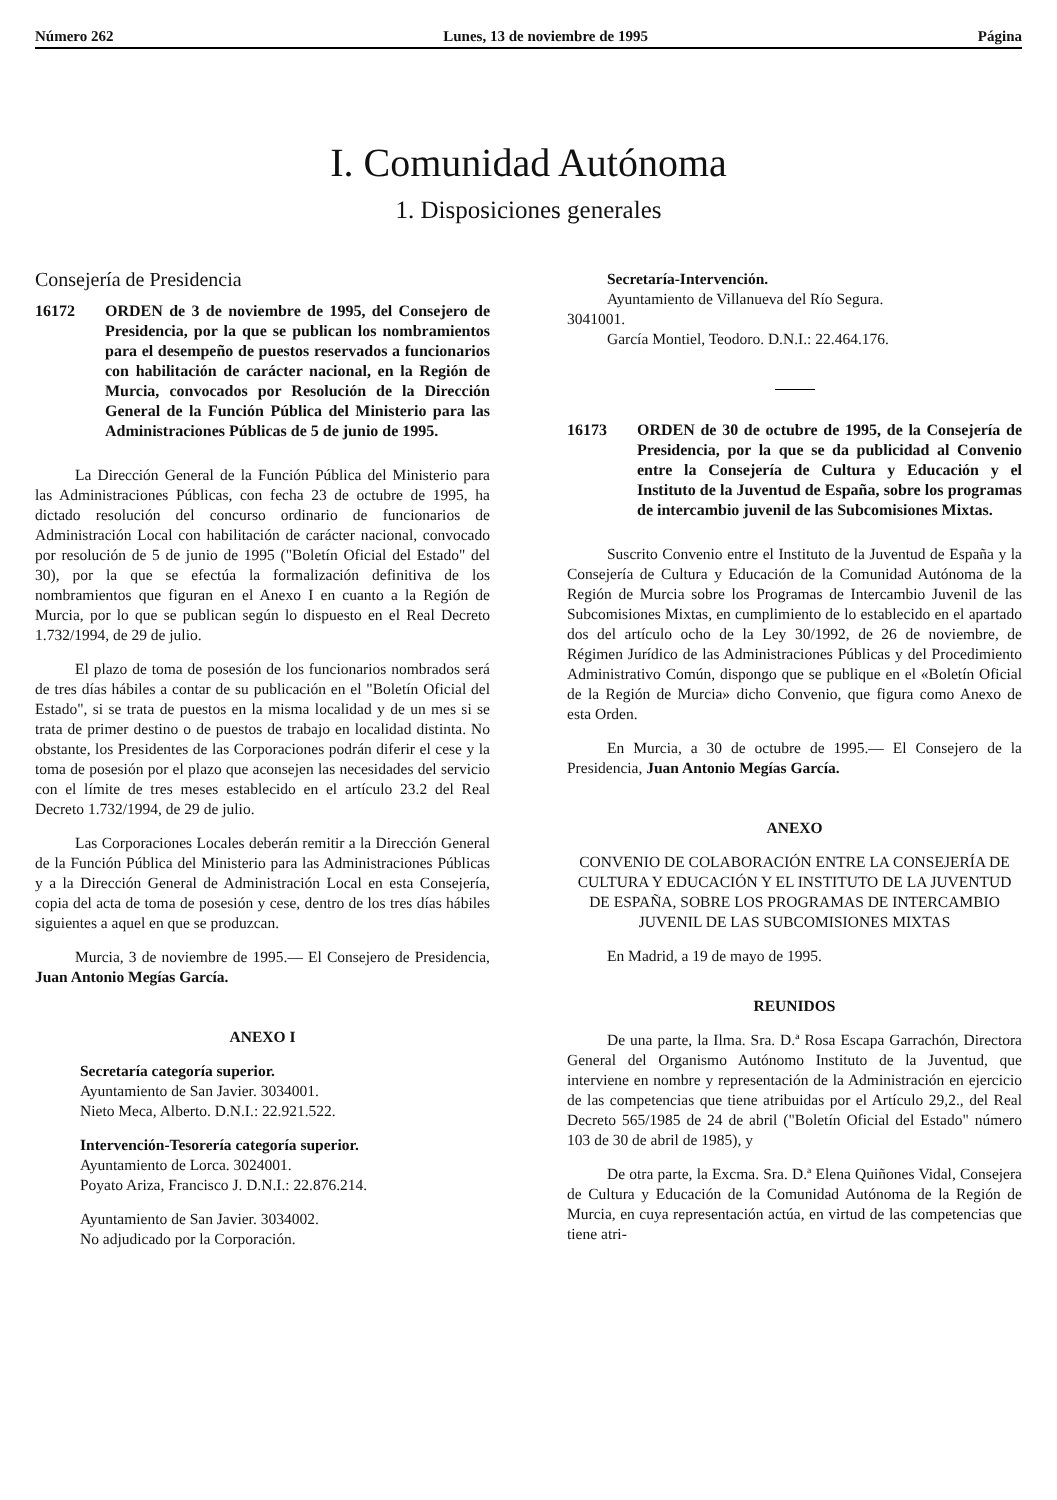Número 262 Lunes, 13 de noviembre de 1995 Página
I. Comunidad Autónoma
1. Disposiciones generales
Consejería de Presidencia
16172 ORDEN de 3 de noviembre de 1995, del Consejero de Presidencia, por la que se publican los nombramientos para el desempeño de puestos reservados a funcionarios con habilitación de carácter nacional, en la Región de Murcia, convocados por Resolución de la Dirección General de la Función Pública del Ministerio para las Administraciones Públicas de 5 de junio de 1995.
La Dirección General de la Función Pública del Ministerio para las Administraciones Públicas, con fecha 23 de octubre de 1995, ha dictado resolución del concurso ordinario de funcionarios de Administración Local con habilitación de carácter nacional, convocado por resolución de 5 de junio de 1995 ("Boletín Oficial del Estado" del 30), por la que se efectúa la formalización definitiva de los nombramientos que figuran en el Anexo I en cuanto a la Región de Murcia, por lo que se publican según lo dispuesto en el Real Decreto 1.732/1994, de 29 de julio.
El plazo de toma de posesión de los funcionarios nombrados será de tres días hábiles a contar de su publicación en el "Boletín Oficial del Estado", si se trata de puestos en la misma localidad y de un mes si se trata de primer destino o de puestos de trabajo en localidad distinta. No obstante, los Presidentes de las Corporaciones podrán diferir el cese y la toma de posesión por el plazo que aconsejen las necesidades del servicio con el límite de tres meses establecido en el artículo 23.2 del Real Decreto 1.732/1994, de 29 de julio.
Las Corporaciones Locales deberán remitir a la Dirección General de la Función Pública del Ministerio para las Administraciones Públicas y a la Dirección General de Administración Local en esta Consejería, copia del acta de toma de posesión y cese, dentro de los tres días hábiles siguientes a aquel en que se produzcan.
Murcia, 3 de noviembre de 1995.— El Consejero de Presidencia, Juan Antonio Megías García.
ANEXO I
Secretaría categoría superior.
Ayuntamiento de San Javier. 3034001.
Nieto Meca, Alberto. D.N.I.: 22.921.522.
Intervención-Tesorería categoría superior.
Ayuntamiento de Lorca. 3024001.
Poyato Ariza, Francisco J. D.N.I.: 22.876.214.
Ayuntamiento de San Javier. 3034002.
No adjudicado por la Corporación.
Secretaría-Intervención.
Ayuntamiento de Villanueva del Río Segura.
3041001.
García Montiel, Teodoro. D.N.I.: 22.464.176.
16173 ORDEN de 30 de octubre de 1995, de la Consejería de Presidencia, por la que se da publicidad al Convenio entre la Consejería de Cultura y Educación y el Instituto de la Juventud de España, sobre los programas de intercambio juvenil de las Subcomisiones Mixtas.
Suscrito Convenio entre el Instituto de la Juventud de España y la Consejería de Cultura y Educación de la Comunidad Autónoma de la Región de Murcia sobre los Programas de Intercambio Juvenil de las Subcomisiones Mixtas, en cumplimiento de lo establecido en el apartado dos del artículo ocho de la Ley 30/1992, de 26 de noviembre, de Régimen Jurídico de las Administraciones Públicas y del Procedimiento Administrativo Común, dispongo que se publique en el «Boletín Oficial de la Región de Murcia» dicho Convenio, que figura como Anexo de esta Orden.
En Murcia, a 30 de octubre de 1995.— El Consejero de la Presidencia, Juan Antonio Megías García.
ANEXO
CONVENIO DE COLABORACIÓN ENTRE LA CONSEJERÍA DE CULTURA Y EDUCACIÓN Y EL INSTITUTO DE LA JUVENTUD DE ESPAÑA, SOBRE LOS PROGRAMAS DE INTERCAMBIO JUVENIL DE LAS SUBCOMISIONES MIXTAS
En Madrid, a 19 de mayo de 1995.
REUNIDOS
De una parte, la Ilma. Sra. D.ª Rosa Escapa Garrachón, Directora General del Organismo Autónomo Instituto de la Juventud, que interviene en nombre y representación de la Administración en ejercicio de las competencias que tiene atribuidas por el Artículo 29,2., del Real Decreto 565/1985 de 24 de abril ("Boletín Oficial del Estado" número 103 de 30 de abril de 1985), y
De otra parte, la Excma. Sra. D.ª Elena Quiñones Vidal, Consejera de Cultura y Educación de la Comunidad Autónoma de la Región de Murcia, en cuya representación actúa, en virtud de las competencias que tiene atri-